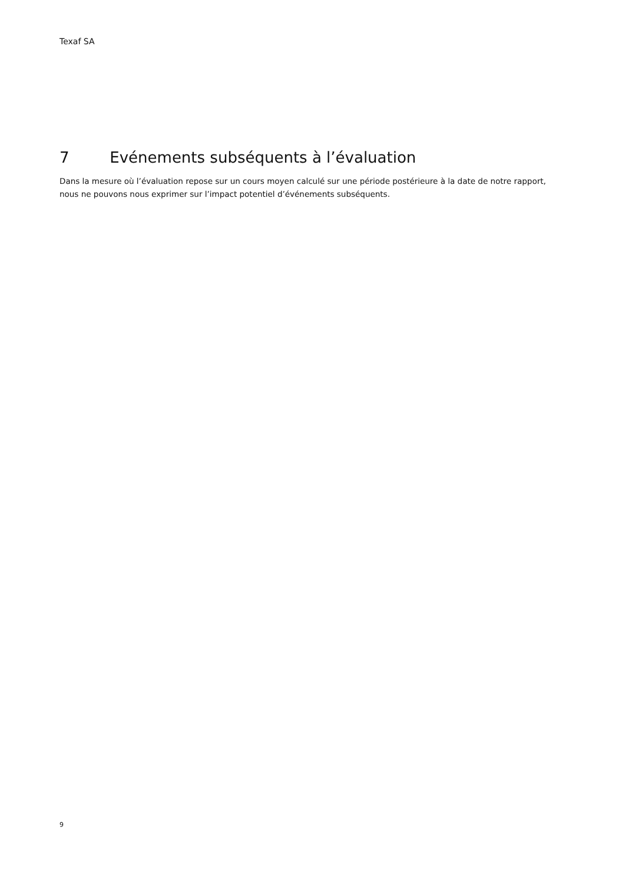Texaf SA
7 Evénements subséquents à l’évaluation
Dans la mesure où l’évaluation repose sur un cours moyen calculé sur une période postérieure à la date de notre rapport, nous ne pouvons nous exprimer sur l’impact potentiel d’événements subséquents.
9